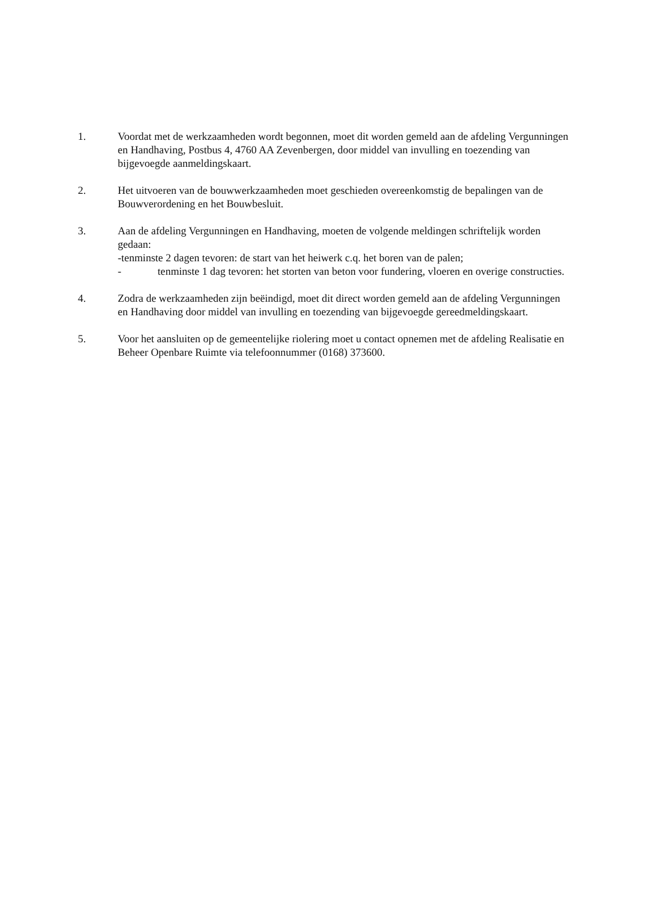1. Voordat met de werkzaamheden wordt begonnen, moet dit worden gemeld aan de afdeling Vergunningen en Handhaving, Postbus 4, 4760 AA Zevenbergen, door middel van invulling en toezending van bijgevoegde aanmeldingskaart.
2. Het uitvoeren van de bouwwerkzaamheden moet geschieden overeenkomstig de bepalingen van de Bouwverordening en het Bouwbesluit.
3. Aan de afdeling Vergunningen en Handhaving, moeten de volgende meldingen schriftelijk worden gedaan:
-tenminste 2 dagen tevoren: de start van het heiwerk c.q. het boren van de palen;
- tenminste 1 dag tevoren: het storten van beton voor fundering, vloeren en overige constructies.
4. Zodra de werkzaamheden zijn beëindigd, moet dit direct worden gemeld aan de afdeling Vergunningen en Handhaving door middel van invulling en toezending van bijgevoegde gereedmeldingskaart.
5. Voor het aansluiten op de gemeentelijke riolering moet u contact opnemen met de afdeling Realisatie en Beheer Openbare Ruimte via telefoonnummer (0168) 373600.